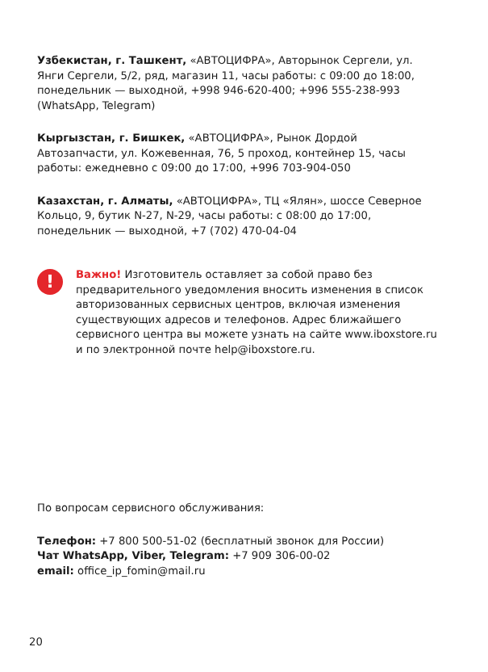Узбекистан, г. Ташкент, «АВТОЦИФРА», Авторынок Сергели, ул. Янги Сергели, 5/2, ряд, магазин 11, часы работы: с 09:00 до 18:00, понедельник — выходной, +998 946-620-400; +996 555-238-993 (WhatsApp, Telegram)
Кыргызстан, г. Бишкек, «АВТОЦИФРА», Рынок Дордой Автозапчасти, ул. Кожевенная, 76, 5 проход, контейнер 15, часы работы: ежедневно с 09:00 до 17:00, +996 703-904-050
Казахстан, г. Алматы, «АВТОЦИФРА», ТЦ «Ялян», шоссе Северное Кольцо, 9, бутик N-27, N-29, часы работы: с 08:00 до 17:00, понедельник — выходной, +7 (702) 470-04-04
!
Важно! Изготовитель оставляет за собой право без предварительного уведомления вносить изменения в список авторизованных сервисных центров, включая изменения существующих адресов и телефонов. Адрес ближайшего сервисного центра вы можете узнать на сайте www.iboxstore.ru и по электронной почте help@iboxstore.ru.
По вопросам сервисного обслуживания:
Телефон: +7 800 500-51-02 (бесплатный звонок для России)
Чат WhatsApp, Viber, Telegram: +7 909 306-00-02
email: office_ip_fomin@mail.ru
20